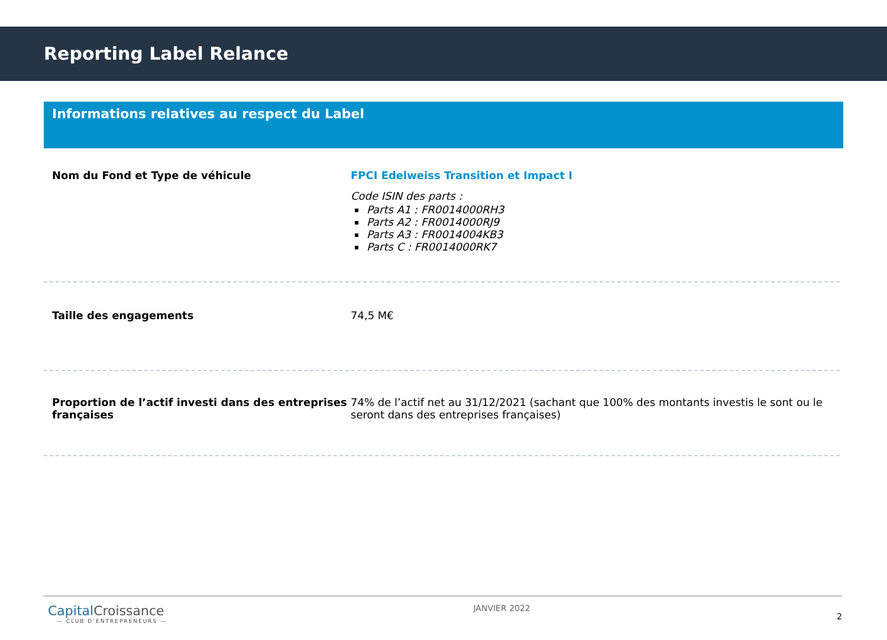Reporting Label Relance
Informations relatives au respect du Label
Nom du Fond et Type de véhicule FPCI Edelweiss Transition et Impact I
Code ISIN des parts :
Parts A1 : FR0014000RH3
Parts A2 : FR0014000RJ9
Parts A3 : FR0014004KB3
Parts C : FR0014000RK7
Taille des engagements 74,5 M€
Proportion de l’actif investi dans des entreprises françaises
74% de l’actif net au 31/12/2021 (sachant que 100% des montants investis le sont ou le seront dans des entreprises françaises)
CapitalCroissance
— CLUB D’ENTREPRENEURS —
JANVIER 2022
2